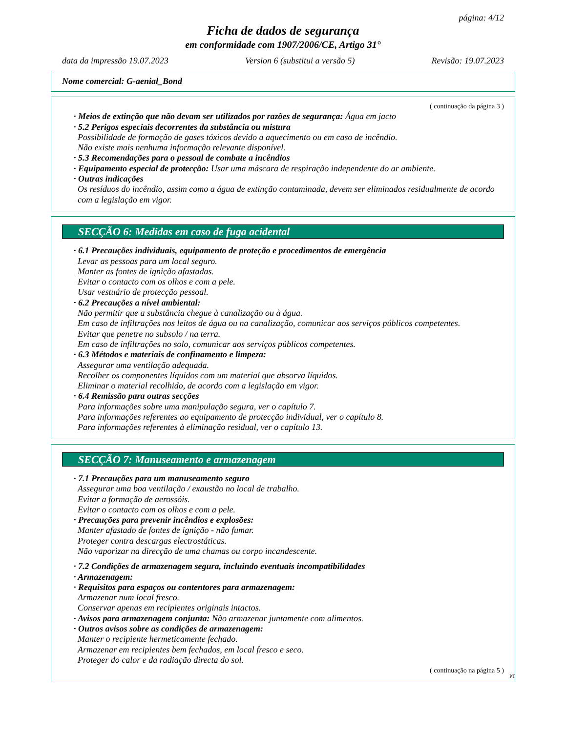página: 4/12
Ficha de dados de segurança
em conformidade com 1907/2006/CE, Artigo 31°
data da impressão 19.07.2023 Version 6 (substitui a versão 5) Revisão: 19.07.2023
Nome comercial: G-aenial_Bond
( continuação da página 3 )
· Meios de extinção que não devam ser utilizados por razões de segurança: Água em jacto
· 5.2 Perigos especiais decorrentes da substância ou mistura
Possibilidade de formação de gases tóxicos devido a aquecimento ou em caso de incêndio.
Não existe mais nenhuma informação relevante disponível.
· 5.3 Recomendações para o pessoal de combate a incêndios
· Equipamento especial de protecção: Usar uma máscara de respiração independente do ar ambiente.
· Outras indicações
Os resíduos do incêndio, assim como a água de extinção contaminada, devem ser eliminados residualmente de acordo com a legislação em vigor.
SECÇÃO 6: Medidas em caso de fuga acidental
· 6.1 Precauções individuais, equipamento de proteção e procedimentos de emergência
Levar as pessoas para um local seguro.
Manter as fontes de ignição afastadas.
Evitar o contacto com os olhos e com a pele.
Usar vestuário de protecção pessoal.
· 6.2 Precauções a nível ambiental:
Não permitir que a substância chegue à canalização ou à água.
Em caso de infiltrações nos leitos de água ou na canalização, comunicar aos serviços públicos competentes.
Evitar que penetre no subsolo / na terra.
Em caso de infiltrações no solo, comunicar aos serviços públicos competentes.
· 6.3 Métodos e materiais de confinamento e limpeza:
Assegurar uma ventilação adequada.
Recolher os componentes líquidos com um material que absorva líquidos.
Eliminar o material recolhido, de acordo com a legislação em vigor.
· 6.4 Remissão para outras secções
Para informações sobre uma manipulação segura, ver o capítulo 7.
Para informações referentes ao equipamento de protecção individual, ver o capítulo 8.
Para informações referentes à eliminação residual, ver o capítulo 13.
SECÇÃO 7: Manuseamento e armazenagem
· 7.1 Precauções para um manuseamento seguro
Assegurar uma boa ventilação / exaustão no local de trabalho.
Evitar a formação de aerossóis.
Evitar o contacto com os olhos e com a pele.
· Precauções para prevenir incêndios e explosões:
Manter afastado de fontes de ignição - não fumar.
Proteger contra descargas electrostáticas.
Não vaporizar na direcção de uma chamas ou corpo incandescente.
· 7.2 Condições de armazenagem segura, incluindo eventuais incompatibilidades
· Armazenagem:
· Requisitos para espaços ou contentores para armazenagem:
Armazenar num local fresco.
Conservar apenas em recipientes originais intactos.
· Avisos para armazenagem conjunta: Não armazenar juntamente com alimentos.
· Outros avisos sobre as condições de armazenagem:
Manter o recipiente hermeticamente fechado.
Armazenar em recipientes bem fechados, em local fresco e seco.
Proteger do calor e da radiação directa do sol.
( continuação na página 5 )
PT